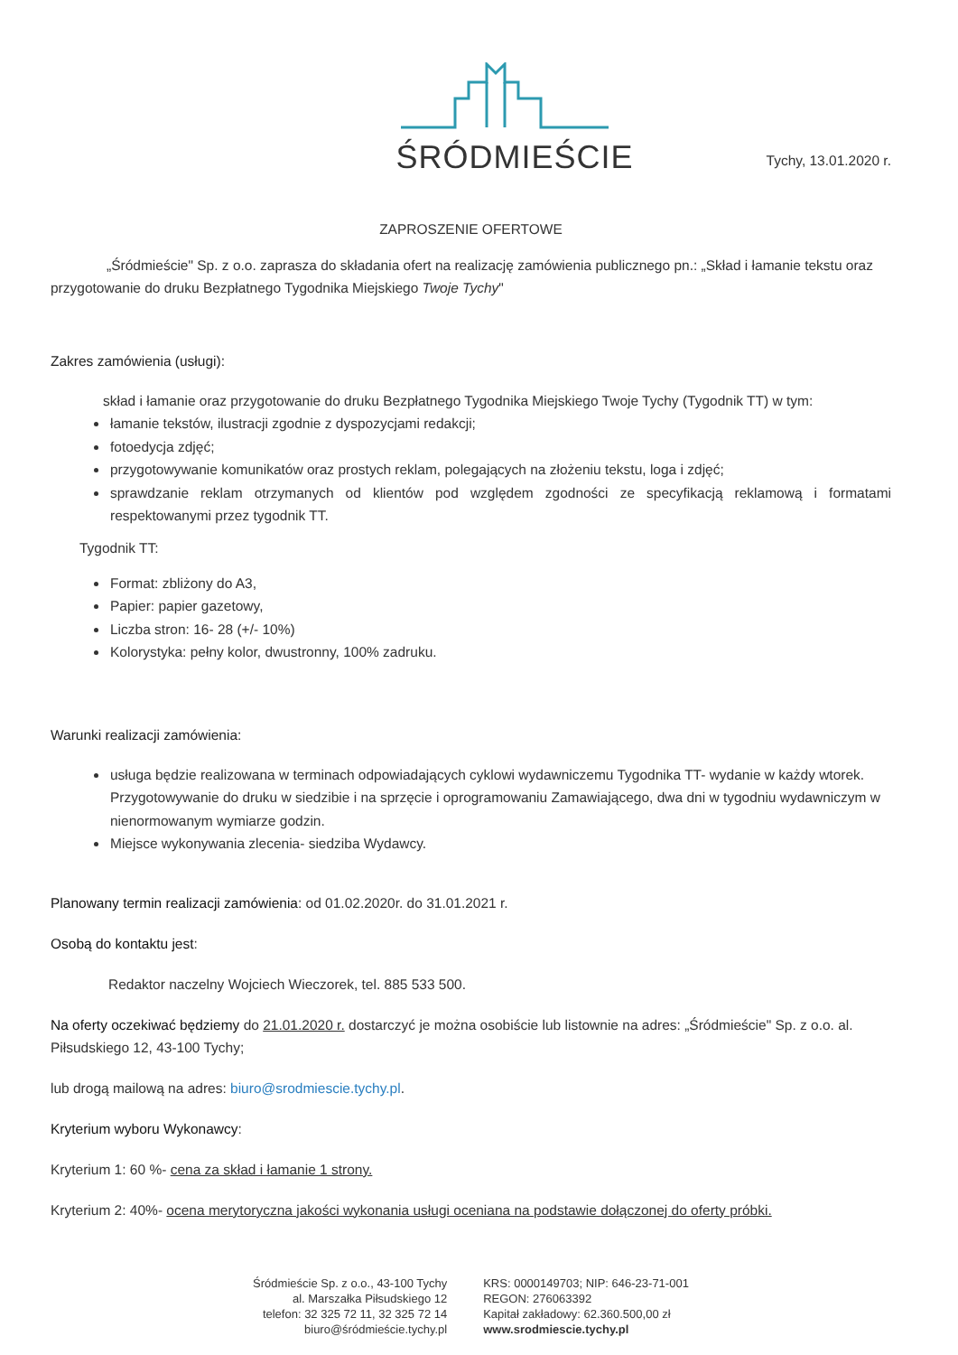ŚRÓDMIEŚCIE
Tychy, 13.01.2020 r.
ZAPROSZENIE OFERTOWE
„Śródmieście" Sp. z o.o. zaprasza do składania ofert na realizację zamówienia publicznego pn.: „Skład i łamanie tekstu oraz przygotowanie do druku Bezpłatnego Tygodnika Miejskiego Twoje Tychy"
Zakres zamówienia (usługi):
skład i łamanie oraz przygotowanie do druku Bezpłatnego Tygodnika Miejskiego Twoje Tychy (Tygodnik TT) w tym:
łamanie tekstów, ilustracji zgodnie z dyspozycjami redakcji;
fotoedycja zdjęć;
przygotowywanie komunikatów oraz prostych reklam, polegających na złożeniu tekstu, loga i zdjęć;
sprawdzanie reklam otrzymanych od klientów pod względem zgodności ze specyfikacją reklamową i formatami respektowanymi przez tygodnik TT.
Tygodnik TT:
Format: zbliżony do A3,
Papier: papier gazetowy,
Liczba stron: 16- 28 (+/- 10%)
Kolorystyka: pełny kolor, dwustronny, 100% zadruku.
Warunki realizacji zamówienia:
usługa będzie realizowana w terminach odpowiadających cyklowi wydawniczemu Tygodnika TT- wydanie w każdy wtorek. Przygotowywanie do druku w siedzibie i na sprzęcie i oprogramowaniu Zamawiającego, dwa dni w tygodniu wydawniczym w nienormowanym wymiarze godzin.
Miejsce wykonywania zlecenia- siedziba Wydawcy.
Planowany termin realizacji zamówienia: od 01.02.2020r. do 31.01.2021 r.
Osobą do kontaktu jest:
Redaktor naczelny Wojciech Wieczorek, tel. 885 533 500.
Na oferty oczekiwać będziemy do 21.01.2020 r. dostarczyć je można osobiście lub listownie na adres: „Śródmieście" Sp. z o.o. al. Piłsudskiego 12, 43-100 Tychy;
lub drogą mailową na adres: biuro@srodmiescie.tychy.pl.
Kryterium wyboru Wykonawcy:
Kryterium 1: 60 %- cena za skład i łamanie 1 strony.
Kryterium 2: 40%- ocena merytoryczna jakości wykonania usługi oceniana na podstawie dołączonej do oferty próbki.
Śródmieście Sp. z o.o., 43-100 Tychy
al. Marszałka Piłsudskiego 12
telefon: 32 325 72 11, 32 325 72 14
biuro@śródmieście.tychy.pl
KRS: 0000149703; NIP: 646-23-71-001
REGON: 276063392
Kapitał zakładowy: 62.360.500,00 zł
www.srodmiescie.tychy.pl